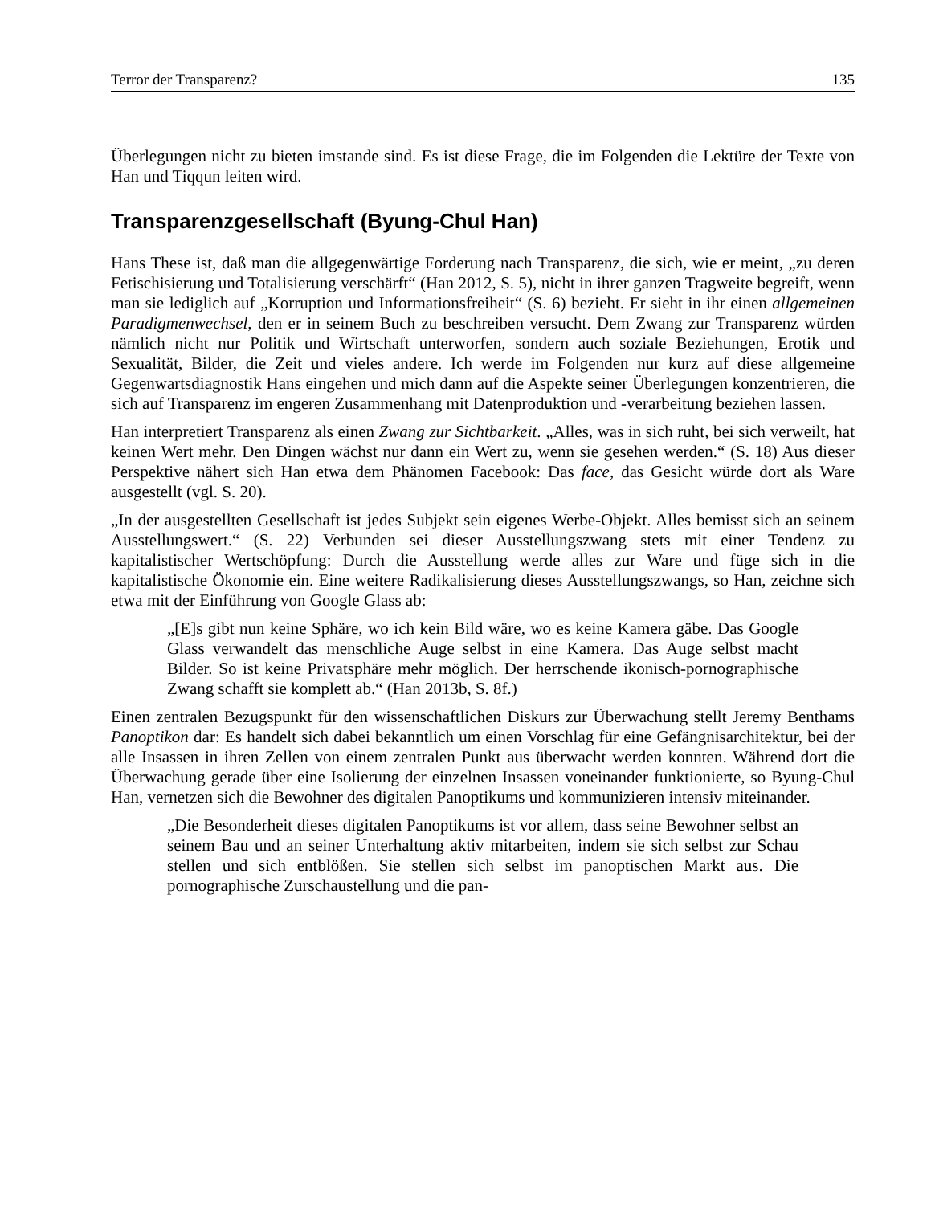Terror der Transparenz? 135
Überlegungen nicht zu bieten imstande sind. Es ist diese Frage, die im Folgenden die Lektüre der Texte von Han und Tiqqun leiten wird.
Transparenzgesellschaft (Byung-Chul Han)
Hans These ist, daß man die allgegenwärtige Forderung nach Transparenz, die sich, wie er meint, „zu deren Fetischisierung und Totalisierung verschärft“ (Han 2012, S. 5), nicht in ihrer ganzen Tragweite begreift, wenn man sie lediglich auf „Korruption und Informationsfreiheit“ (S. 6) bezieht. Er sieht in ihr einen allgemeinen Paradigmenwechsel, den er in seinem Buch zu beschreiben versucht. Dem Zwang zur Transparenz würden nämlich nicht nur Politik und Wirtschaft unterworfen, sondern auch soziale Beziehungen, Erotik und Sexualität, Bilder, die Zeit und vieles andere. Ich werde im Folgenden nur kurz auf diese allgemeine Gegenwartsdiagnostik Hans eingehen und mich dann auf die Aspekte seiner Überlegungen konzentrieren, die sich auf Transparenz im engeren Zusammenhang mit Datenproduktion und -verarbeitung beziehen lassen.
Han interpretiert Transparenz als einen Zwang zur Sichtbarkeit. „Alles, was in sich ruht, bei sich verweilt, hat keinen Wert mehr. Den Dingen wächst nur dann ein Wert zu, wenn sie gesehen werden.“ (S. 18) Aus dieser Perspektive nähert sich Han etwa dem Phänomen Facebook: Das face, das Gesicht würde dort als Ware ausgestellt (vgl. S. 20).
„In der ausgestellten Gesellschaft ist jedes Subjekt sein eigenes Werbe-Objekt. Alles bemisst sich an seinem Ausstellungswert.“ (S. 22) Verbunden sei dieser Ausstellungszwang stets mit einer Tendenz zu kapitalistischer Wertschöpfung: Durch die Ausstellung werde alles zur Ware und füge sich in die kapitalistische Ökonomie ein. Eine weitere Radikalisierung dieses Ausstellungszwangs, so Han, zeichne sich etwa mit der Einführung von Google Glass ab:
„[E]s gibt nun keine Sphäre, wo ich kein Bild wäre, wo es keine Kamera gäbe. Das Google Glass verwandelt das menschliche Auge selbst in eine Kamera. Das Auge selbst macht Bilder. So ist keine Privatsphäre mehr möglich. Der herrschende ikonisch-pornographische Zwang schafft sie komplett ab.“ (Han 2013b, S. 8f.)
Einen zentralen Bezugspunkt für den wissenschaftlichen Diskurs zur Überwachung stellt Jeremy Benthams Panoptikon dar: Es handelt sich dabei bekanntlich um einen Vorschlag für eine Gefängnisarchitektur, bei der alle Insassen in ihren Zellen von einem zentralen Punkt aus überwacht werden konnten. Während dort die Überwachung gerade über eine Isolierung der einzelnen Insassen voneinander funktionierte, so Byung-Chul Han, vernetzen sich die Bewohner des digitalen Panoptikums und kommunizieren intensiv miteinander.
„Die Besonderheit dieses digitalen Panoptikums ist vor allem, dass seine Bewohner selbst an seinem Bau und an seiner Unterhaltung aktiv mitarbeiten, indem sie sich selbst zur Schau stellen und sich entblößen. Sie stellen sich selbst im panoptischen Markt aus. Die pornographische Zurschaustellung und die pan-